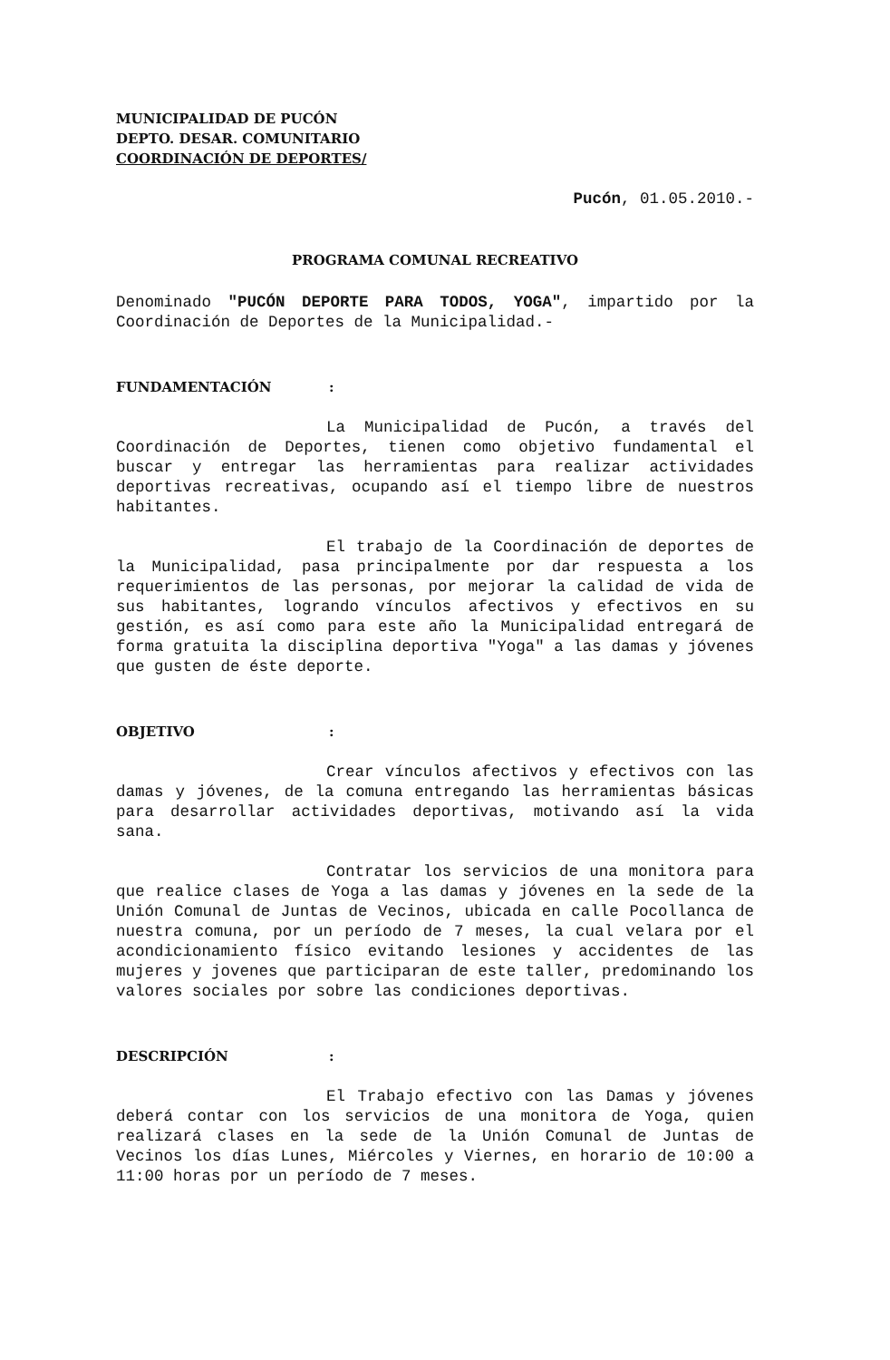MUNICIPALIDAD DE PUCÓN
DEPTO. DESAR. COMUNITARIO
COORDINACIÓN DE DEPORTES/
Pucón, 01.05.2010.-
PROGRAMA COMUNAL RECREATIVO
Denominado "PUCÓN DEPORTE PARA TODOS, YOGA", impartido por la Coordinación de Deportes de la Municipalidad.-
FUNDAMENTACIÓN :
La Municipalidad de Pucón, a través del Coordinación de Deportes, tienen como objetivo fundamental el buscar y entregar las herramientas para realizar actividades deportivas recreativas, ocupando así el tiempo libre de nuestros habitantes.
El trabajo de la Coordinación de deportes de la Municipalidad, pasa principalmente por dar respuesta a los requerimientos de las personas, por mejorar la calidad de vida de sus habitantes, logrando vínculos afectivos y efectivos en su gestión, es así como para este año la Municipalidad entregará de forma gratuita la disciplina deportiva "Yoga" a las damas y jóvenes que gusten de éste deporte.
OBJETIVO :
Crear vínculos afectivos y efectivos con las damas y jóvenes, de la comuna entregando las herramientas básicas para desarrollar actividades deportivas, motivando así la vida sana.
Contratar los servicios de una monitora para que realice clases de Yoga a las damas y jóvenes en la sede de la Unión Comunal de Juntas de Vecinos, ubicada en calle Pocollanca de nuestra comuna, por un período de 7 meses, la cual velara por el acondicionamiento físico evitando lesiones y accidentes de las mujeres y jovenes que participaran de este taller, predominando los valores sociales por sobre las condiciones deportivas.
DESCRIPCIÓN :
El Trabajo efectivo con las Damas y jóvenes deberá contar con los servicios de una monitora de Yoga, quien realizará clases en la sede de la Unión Comunal de Juntas de Vecinos los días Lunes, Miércoles y Viernes, en horario de 10:00 a 11:00 horas por un período de 7 meses.